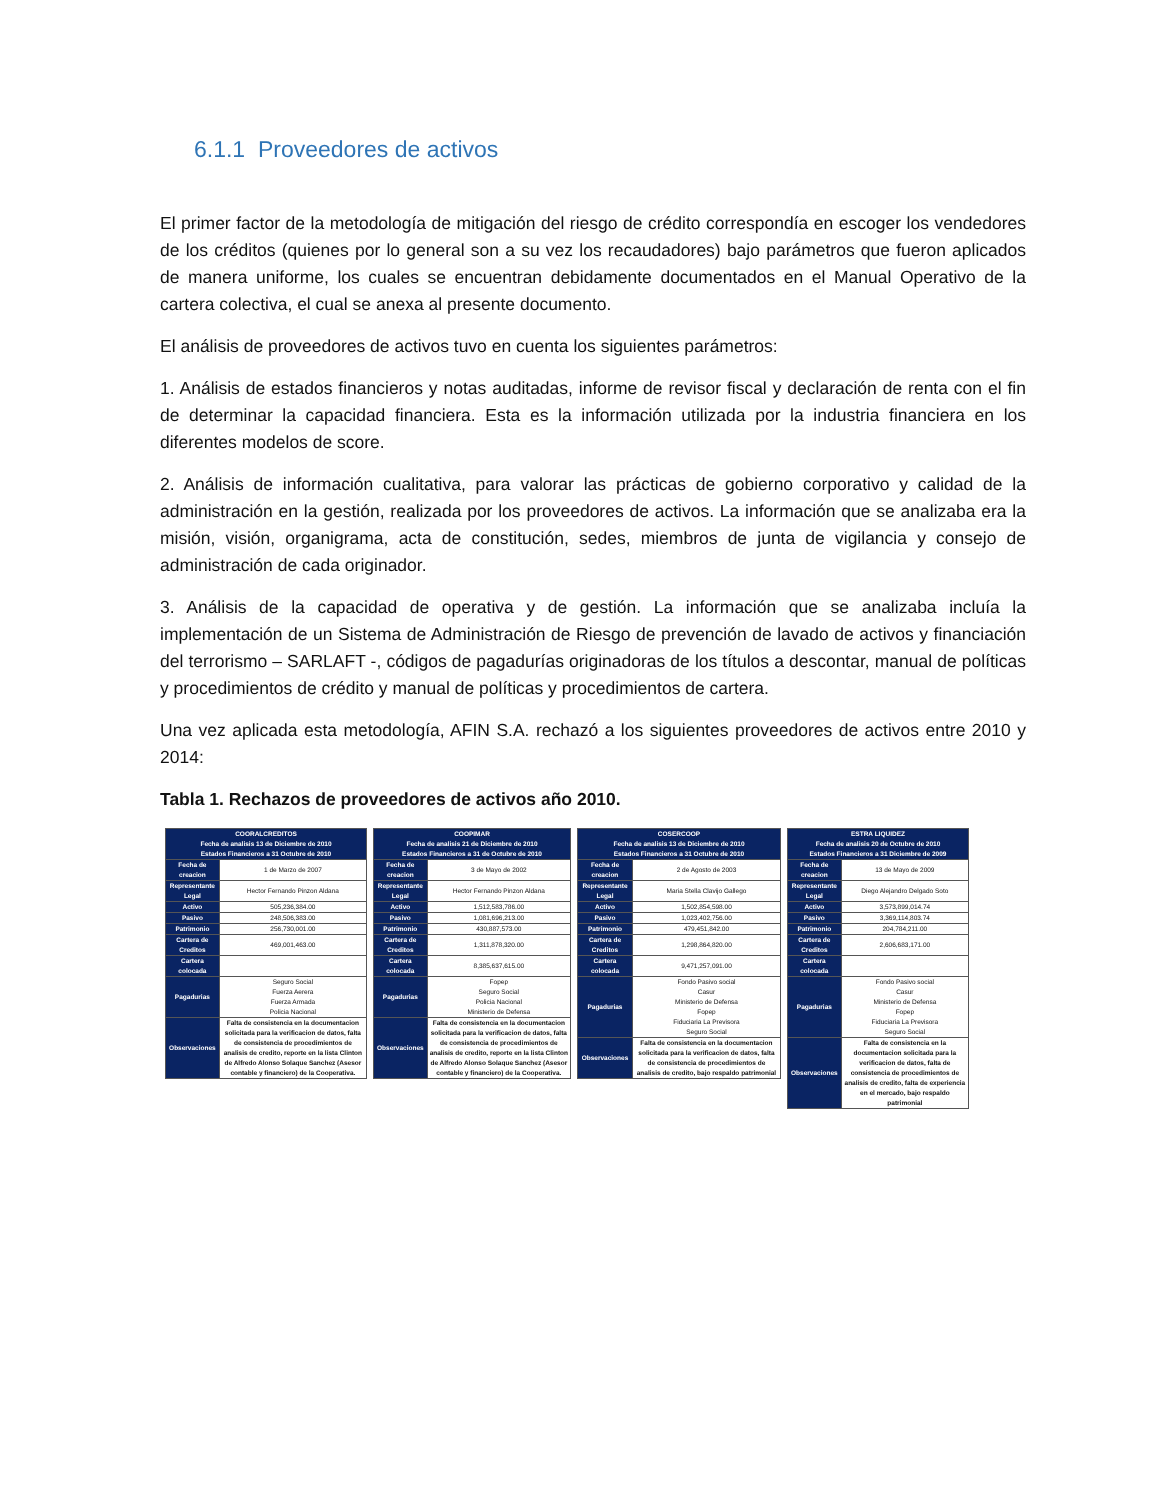6.1.1 Proveedores de activos
El primer factor de la metodología de mitigación del riesgo de crédito correspondía en escoger los vendedores de los créditos (quienes por lo general son a su vez los recaudadores) bajo parámetros que fueron aplicados de manera uniforme, los cuales se encuentran debidamente documentados en el Manual Operativo de la cartera colectiva, el cual se anexa al presente documento.
El análisis de proveedores de activos tuvo en cuenta los siguientes parámetros:
1. Análisis de estados financieros y notas auditadas, informe de revisor fiscal y declaración de renta con el fin de determinar la capacidad financiera. Esta es la información utilizada por la industria financiera en los diferentes modelos de score.
2. Análisis de información cualitativa, para valorar las prácticas de gobierno corporativo y calidad de la administración en la gestión, realizada por los proveedores de activos. La información que se analizaba era la misión, visión, organigrama, acta de constitución, sedes, miembros de junta de vigilancia y consejo de administración de cada originador.
3. Análisis de la capacidad de operativa y de gestión. La información que se analizaba incluía la implementación de un Sistema de Administración de Riesgo de prevención de lavado de activos y financiación del terrorismo – SARLAFT -, códigos de pagadurías originadoras de los títulos a descontar, manual de políticas y procedimientos de crédito y manual de políticas y procedimientos de cartera.
Una vez aplicada esta metodología, AFIN S.A. rechazó a los siguientes proveedores de activos entre 2010 y 2014:
Tabla 1. Rechazos de proveedores de activos año 2010.
| COORALCREDITOS Fecha de analisis 13 de Diciembre de 2010 Estados Financieros a 31 Octubre de 2010 | |
| --- | --- |
| Fecha de creacion | 1 de Marzo de 2007 |
| Representante Legal | Hector Fernando Pinzon Aldana |
| Activo | 505,236,384.00 |
| Pasivo | 248,506,383.00 |
| Patrimonio | 256,730,001.00 |
| Cartera de Creditos | 469,001,463.00 |
| Cartera colocada | |
| Pagadurias | Seguro Social Fuerza Aerera Fuerza Armada Policia Nacional |
| Observaciones | Falta de consistencia en la documentacion solicitada para la verificacion de datos, falta de consistencia de procedimientos de analisis de credito, reporte en la lista Clinton de Alfredo Alonso Solaque Sanchez (Asesor contable y financiero) de la Cooperativa. |
| COOPIMAR Fecha de analisis 21 de Diciembre de 2010 Estados Financieros a 31 de Octubre de 2010 | |
| --- | --- |
| Fecha de creacion | 3 de Mayo de 2002 |
| Representante Legal | Hector Fernando Pinzon Aldana |
| Activo | 1,512,583,786.00 |
| Pasivo | 1,081,696,213.00 |
| Patrimonio | 430,887,573.00 |
| Cartera de Creditos | 1,311,878,320.00 |
| Cartera colocada | 8,385,637,615.00 |
| Pagadurias | Fopep Seguro Social Policia Nacional Ministerio de Defensa |
| Observaciones | Falta de consistencia en la documentacion solicitada para la verificacion de datos, falta de consistencia de procedimientos de analisis de credito, reporte en la lista Clinton de Alfredo Alonso Solaque Sanchez (Asesor contable y financiero) de la Cooperativa. |
| COSERCOOP Fecha de analisis 13 de Diciembre de 2010 Estados Financieros a 31 Octubre de 2010 | |
| --- | --- |
| Fecha de creacion | 2 de Agosto de 2003 |
| Representante Legal | Maria Stella Clavijo Gallego |
| Activo | 1,502,854,598.00 |
| Pasivo | 1,023,402,756.00 |
| Patrimonio | 479,451,842.00 |
| Cartera de Creditos | 1,298,864,820.00 |
| Cartera colocada | 9,471,257,091.00 |
| Pagadurias | Fondo Pasivo social Casur Ministerio de Defensa Fopep Fiduciaria La Previsora Seguro Social |
| Observaciones | Falta de consistencia en la documentacion solicitada para la verificacion de datos, falta de consistencia de procedimientos de analisis de credito, bajo respaldo patrimonial |
| ESTRA LIQUIDEZ Fecha de analisis 20 de Octubre de 2010 Estados Financieros a 31 Diciembre de 2009 | |
| --- | --- |
| Fecha de creacion | 13 de Mayo de 2009 |
| Representante Legal | Diego Alejandro Delgado Soto |
| Activo | 3,573,899,014.74 |
| Pasivo | 3,369,114,803.74 |
| Patrimonio | 204,784,211.00 |
| Cartera de Creditos | 2,606,683,171.00 |
| Cartera colocada | |
| Pagadurias | Fondo Pasivo social Casur Ministerio de Defensa Fopep Fiduciaria La Previsora Seguro Social |
| Observaciones | Falta de consistencia en la documentacion solicitada para la verificacion de datos, falta de consistencia de procedimientos de analisis de credito, falta de experiencia en el mercado, bajo respaldo patrimonial |